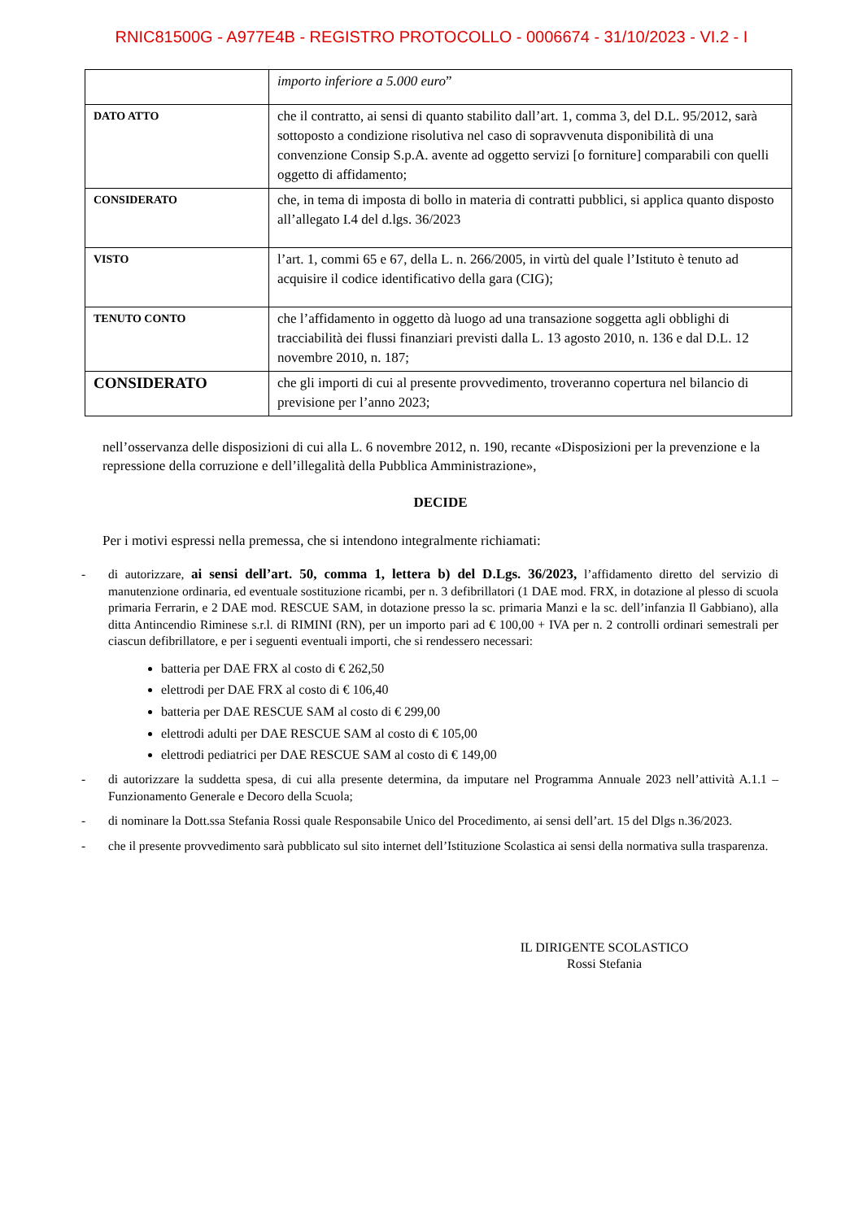RNIC81500G - A977E4B - REGISTRO PROTOCOLLO - 0006674 - 31/10/2023 - VI.2 - I
| | importo inferiore a 5.000 euro ” |
| DATO ATTO | che il contratto, ai sensi di quanto stabilito dall’art. 1, comma 3, del D.L. 95/2012, sarà sottoposto a condizione risolutiva nel caso di sopravvenuta disponibilità di una convenzione Consip S.p.A. avente ad oggetto servizi [o forniture] comparabili con quelli oggetto di affidamento; |
| CONSIDERATO | che, in tema di imposta di bollo in materia di contratti pubblici, si applica quanto disposto all’allegato I.4 del d.lgs. 36/2023 |
| VISTO | l’art. 1, commi 65 e 67, della L. n. 266/2005, in virtù del quale l’Istituto è tenuto ad acquisire il codice identificativo della gara (CIG); |
| TENUTO CONTO | che l’affidamento in oggetto dà luogo ad una transazione soggetta agli obblighi di tracciabilità dei flussi finanziari previsti dalla L. 13 agosto 2010, n. 136 e dal D.L. 12 novembre 2010, n. 187; |
| CONSIDERATO | che gli importi di cui al presente provvedimento, troveranno copertura nel bilancio di previsione per l’anno 2023; |
nell’osservanza delle disposizioni di cui alla L. 6 novembre 2012, n. 190, recante «Disposizioni per la prevenzione e la repressione della corruzione e dell’illegalità della Pubblica Amministrazione»,
DECIDE
Per i motivi espressi nella premessa, che si intendono integralmente richiamati:
- di autorizzare, ai sensi dell’art. 50, comma 1, lettera b) del D.Lgs. 36/2023, l’affidamento diretto del servizio di manutenzione ordinaria, ed eventuale sostituzione ricambi, per n. 3 defibrillatori (1 DAE mod. FRX, in dotazione al plesso di scuola primaria Ferrarin, e 2 DAE mod. RESCUE SAM, in dotazione presso la sc. primaria Manzi e la sc. dell’infanzia Il Gabbiano), alla ditta Antincendio Riminese s.r.l. di RIMINI (RN), per un importo pari ad € 100,00 + IVA per n. 2 controlli ordinari semestrali per ciascun defibrillatore, e per i seguenti eventuali importi, che si rendessero necessari:
batteria per DAE FRX al costo di € 262,50
elettrodi per DAE FRX al costo di € 106,40
batteria per DAE RESCUE SAM al costo di € 299,00
elettrodi adulti per DAE RESCUE SAM al costo di € 105,00
elettrodi pediatrici per DAE RESCUE SAM al costo di € 149,00
- di autorizzare la suddetta spesa, di cui alla presente determina, da imputare nel Programma Annuale 2023 nell’attività A.1.1 – Funzionamento Generale e Decoro della Scuola;
- di nominare la Dott.ssa Stefania Rossi quale Responsabile Unico del Procedimento, ai sensi dell’art. 15 del Dlgs n.36/2023.
- che il presente provvedimento sarà pubblicato sul sito internet dell’Istituzione Scolastica ai sensi della normativa sulla trasparenza.
IL DIRIGENTE SCOLASTICO
Rossi Stefania